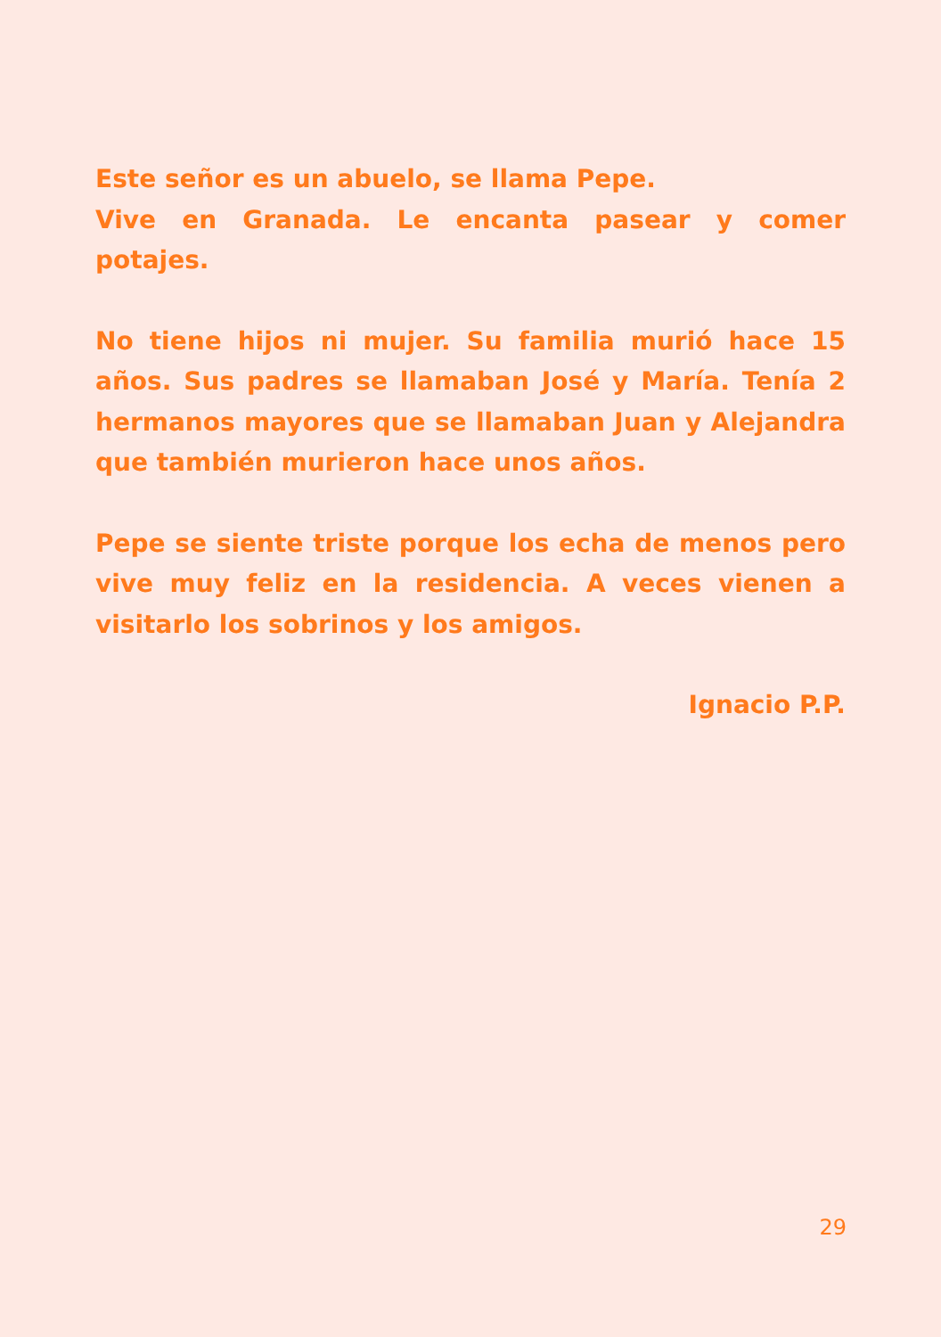Este señor es un abuelo, se llama Pepe.
Vive en Granada. Le encanta pasear y comer potajes.
No tiene hijos ni mujer. Su familia murió hace 15 años. Sus padres se llamaban José y María. Tenía 2 hermanos mayores que se llamaban Juan y Alejandra que también murieron hace unos años.
Pepe se siente triste porque los echa de menos pero vive muy feliz en la residencia. A veces vienen a visitarlo los sobrinos y los amigos.
Ignacio P.P.
29